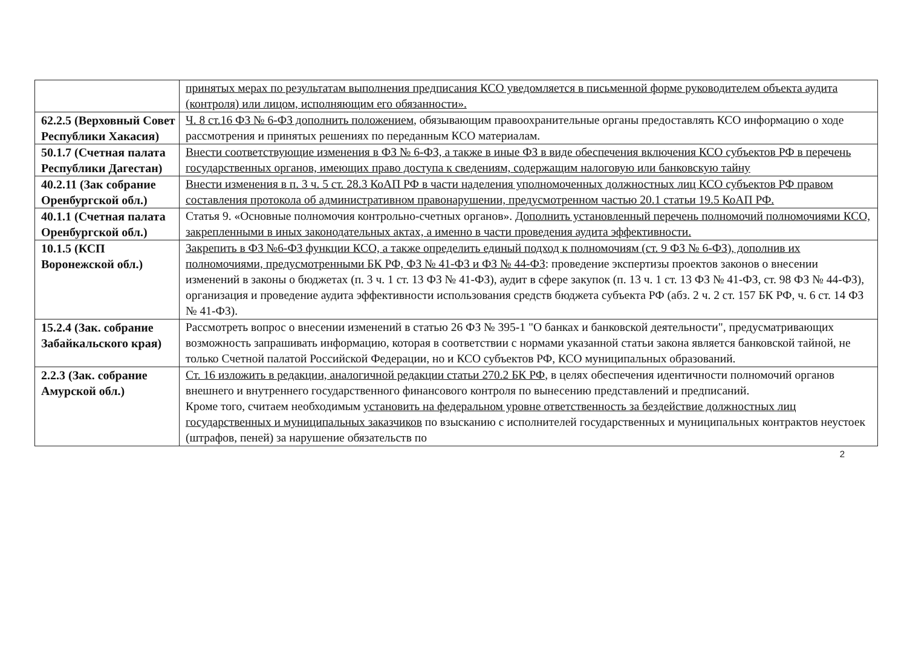| | принятых мерах по результатам выполнения предписания КСО уведомляется в письменной форме руководителем объекта аудита (контроля) или лицом, исполняющим его обязанности». |
| 62.2.5 (Верховный Совет Республики Хакасия) | Ч. 8 ст.16 ФЗ № 6-ФЗ дополнить положением , обязывающим правоохранительные органы предоставлять КСО информацию о ходе рассмотрения и принятых решениях по переданным КСО материалам. |
| 50.1.7 (Счетная палата Республики Дагестан) | Внести соответствующие изменения в ФЗ № 6-ФЗ, а также в иные ФЗ в виде обеспечения включения КСО субъектов РФ в перечень государственных органов, имеющих право доступа к сведениям, содержащим налоговую или банковскую тайну |
| 40.2.11 (Зак собрание Оренбургской обл.) | Внести изменения в п. 3 ч. 5 ст. 28.3 КоАП РФ в части наделения уполномоченных должностных лиц КСО субъектов РФ правом составления протокола об административном правонарушении, предусмотренном частью 20.1 статьи 19.5 КоАП РФ. |
| 40.1.1 (Счетная палата Оренбургской обл.) | Статья 9. «Основные полномочия контрольно-счетных органов». Дополнить установленный перечень полномочий полномочиями КСО, закрепленными в иных законодательных актах, а именно в части проведения аудита эффективности. |
| 10.1.5 (КСП Воронежской обл.) | Закрепить в ФЗ №6-ФЗ функции КСО, а также определить единый подход к полномочиям (ст. 9 ФЗ № 6-ФЗ), дополнив их полномочиями, предусмотренными БК РФ, ФЗ № 41-ФЗ и ФЗ № 44-ФЗ : проведение экспертизы проектов законов о внесении изменений в законы о бюджетах (п. 3 ч. 1 ст. 13 ФЗ № 41-ФЗ), аудит в сфере закупок (п. 13 ч. 1 ст. 13 ФЗ № 41-ФЗ, ст. 98 ФЗ № 44-ФЗ), организация и проведение аудита эффективности использования средств бюджета субъекта РФ (абз. 2 ч. 2 ст. 157 БК РФ, ч. 6 ст. 14 ФЗ № 41-ФЗ). |
| 15.2.4 (Зак. собрание Забайкальского края) | Рассмотреть вопрос о внесении изменений в статью 26 ФЗ № 395-1 "О банках и банковской деятельности", предусматривающих возможность запрашивать информацию, которая в соответствии с нормами указанной статьи закона является банковской тайной, не только Счетной палатой Российской Федерации, но и КСО субъектов РФ, КСО муниципальных образований. |
| 2.2.3 (Зак. собрание Амурской обл.) | Ст. 16 изложить в редакции, аналогичной редакции статьи 270.2 БК РФ , в целях обеспечения идентичности полномочий органов внешнего и внутреннего государственного финансового контроля по вынесению представлений и предписаний. Кроме того, считаем необходимым установить на федеральном уровне ответственность за бездействие должностных лиц государственных и муниципальных заказчиков по взысканию с исполнителей государственных и муниципальных контрактов неустоек (штрафов, пеней) за нарушение обязательств по |
2